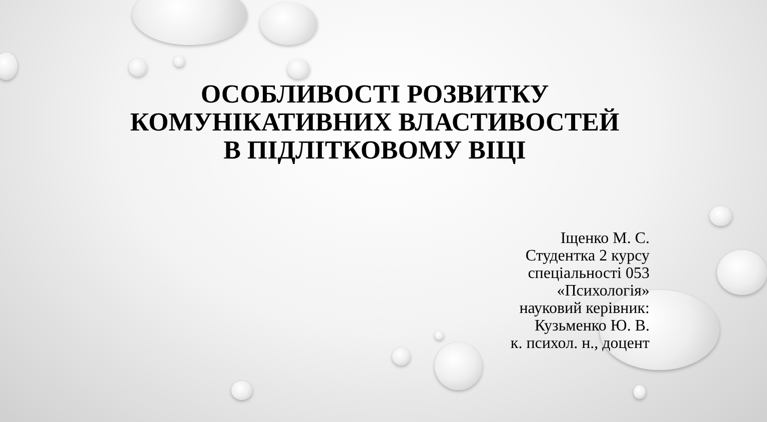ОСОБЛИВОСТІ РОЗВИТКУ
КОМУНІКАТИВНИХ ВЛАСТИВОСТЕЙ
В ПІДЛІТКОВОМУ ВІЦІ
Іщенко М. С.
Студентка 2 курсу
спеціальності 053
«Психологія»
науковий керівник:
Кузьменко Ю. В.
к. психол. н., доцент